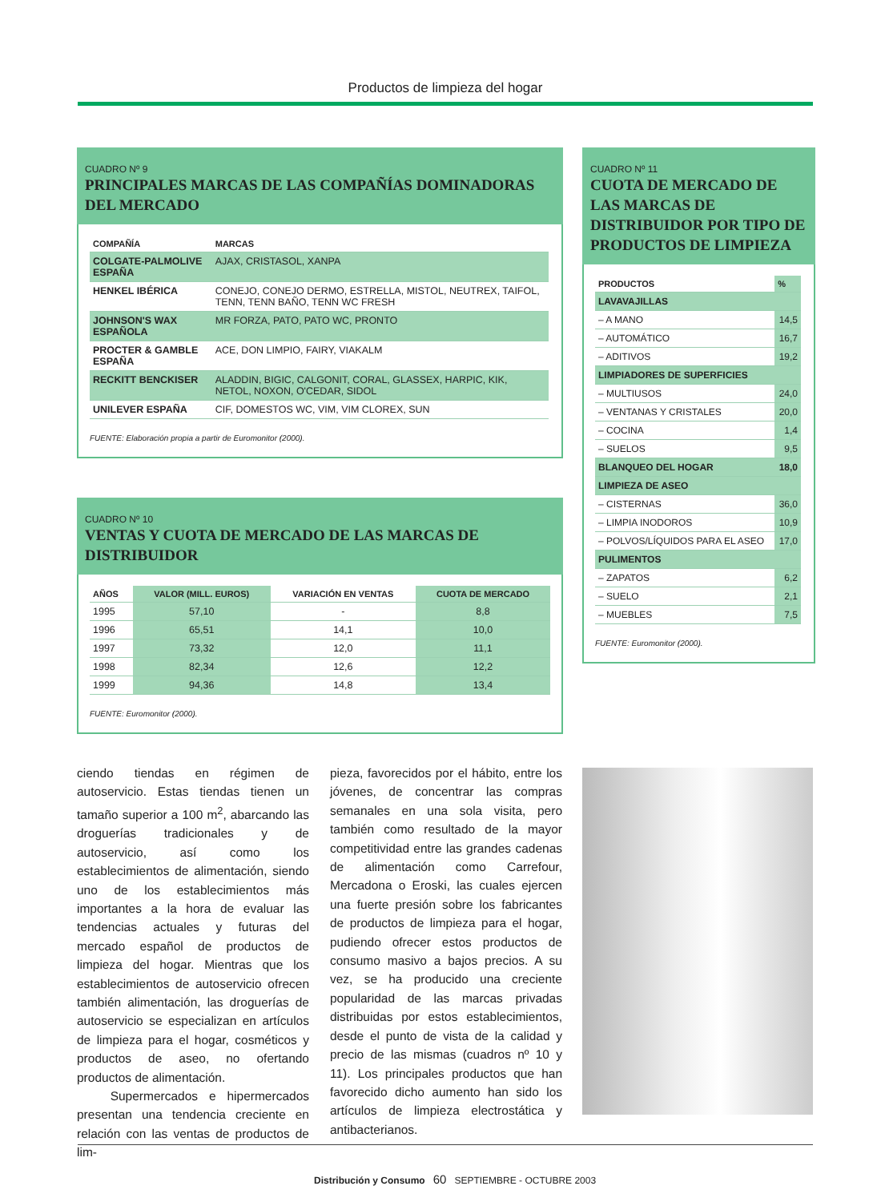Productos de limpieza del hogar
CUADRO Nº 9
PRINCIPALES MARCAS DE LAS COMPAÑÍAS DOMINADORAS DEL MERCADO
| COMPAÑÍA | MARCAS |
| --- | --- |
| COLGATE-PALMOLIVE ESPAÑA | AJAX, CRISTASOL, XANPA |
| HENKEL IBÉRICA | CONEJO, CONEJO DERMO, ESTRELLA, MISTOL, NEUTREX, TAIFOL, TENN, TENN BAÑO, TENN WC FRESH |
| JOHNSON'S WAX ESPAÑOLA | MR FORZA, PATO, PATO WC, PRONTO |
| PROCTER & GAMBLE ESPAÑA | ACE, DON LIMPIO, FAIRY, VIAKALM |
| RECKITT BENCKISER | ALADDIN, BIGIC, CALGONIT, CORAL, GLASSEX, HARPIC, KIK, NETOL, NOXON, O'CEDAR, SIDOL |
| UNILEVER ESPAÑA | CIF, DOMESTOS WC, VIM, VIM CLOREX, SUN |
FUENTE: Elaboración propia a partir de Euromonitor (2000).
CUADRO Nº 10
VENTAS Y CUOTA DE MERCADO DE LAS MARCAS DE DISTRIBUIDOR
| AÑOS | VALOR (MILL. EUROS) | VARIACIÓN EN VENTAS | CUOTA DE MERCADO |
| --- | --- | --- | --- |
| 1995 | 57,10 | - | 8,8 |
| 1996 | 65,51 | 14,1 | 10,0 |
| 1997 | 73,32 | 12,0 | 11,1 |
| 1998 | 82,34 | 12,6 | 12,2 |
| 1999 | 94,36 | 14,8 | 13,4 |
FUENTE: Euromonitor (2000).
CUADRO Nº 11
CUOTA DE MERCADO DE LAS MARCAS DE DISTRIBUIDOR POR TIPO DE PRODUCTOS DE LIMPIEZA
| PRODUCTOS | % |
| --- | --- |
| LAVAVAJILLAS | |
| – A MANO | 14,5 |
| – AUTOMÁTICO | 16,7 |
| – ADITIVOS | 19,2 |
| LIMPIADORES DE SUPERFICIES | |
| – MULTIUSOS | 24,0 |
| – VENTANAS Y CRISTALES | 20,0 |
| – COCINA | 1,4 |
| – SUELOS | 9,5 |
| BLANQUEO DEL HOGAR | 18,0 |
| LIMPIEZA DE ASEO | |
| – CISTERNAS | 36,0 |
| – LIMPIA INODOROS | 10,9 |
| – POLVOS/LÍQUIDOS PARA EL ASEO | 17,0 |
| PULIMENTOS | |
| – ZAPATOS | 6,2 |
| – SUELO | 2,1 |
| – MUEBLES | 7,5 |
FUENTE: Euromonitor (2000).
ciendo tiendas en régimen de autoservicio. Estas tiendas tienen un tamaño superior a 100 m<sup>2</sup>, abarcando las droguerías tradicionales y de autoservicio, así como los establecimientos de alimentación, siendo uno de los establecimientos más importantes a la hora de evaluar las tendencias actuales y futuras del mercado español de productos de limpieza del hogar. Mientras que los establecimientos de autoservicio ofrecen también alimentación, las droguerías de autoservicio se especializan en artículos de limpieza para el hogar, cosméticos y productos de aseo, no ofertando productos de alimentación.
Supermercados e hipermercados presentan una tendencia creciente en relación con las ventas de productos de lim-
pieza, favorecidos por el hábito, entre los jóvenes, de concentrar las compras semanales en una sola visita, pero también como resultado de la mayor competitividad entre las grandes cadenas de alimentación como Carrefour, Mercadona o Eroski, las cuales ejercen una fuerte presión sobre los fabricantes de productos de limpieza para el hogar, pudiendo ofrecer estos productos de consumo masivo a bajos precios. A su vez, se ha producido una creciente popularidad de las marcas privadas distribuidas por estos establecimientos, desde el punto de vista de la calidad y precio de las mismas (cuadros nº 10 y 11). Los principales productos que han favorecido dicho aumento han sido los artículos de limpieza electrostática y antibacterianos.
Distribución y Consumo 60 SEPTIEMBRE - OCTUBRE 2003